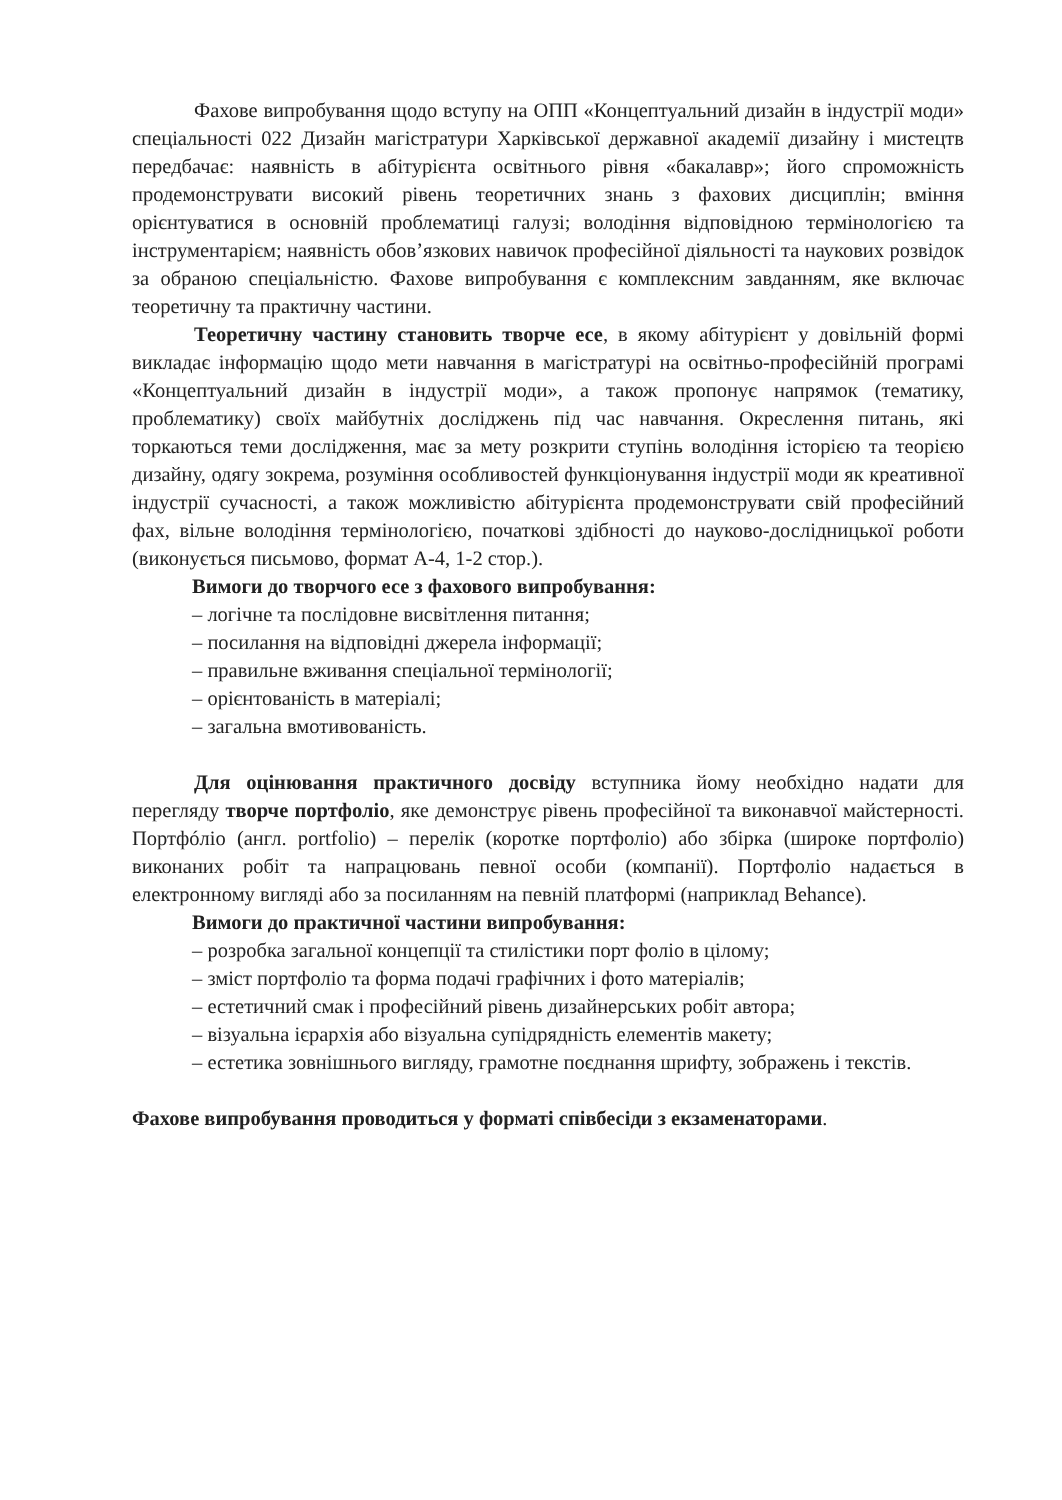Фахове випробування щодо вступу на ОПП «Концептуальний дизайн в індустрії моди» спеціальності 022 Дизайн магістратури Харківської державної академії дизайну і мистецтв передбачає: наявність в абітурієнта освітнього рівня «бакалавр»; його спроможність продемонструвати високий рівень теоретичних знань з фахових дисциплін; вміння орієнтуватися в основній проблематиці галузі; володіння відповідною термінологією та інструментарієм; наявність обов’язкових навичок професійної діяльності та наукових розвідок за обраною спеціальністю. Фахове випробування є комплексним завданням, яке включає теоретичну та практичну частини.
Теоретичну частину становить творче есе, в якому абітурієнт у довільній формі викладає інформацію щодо мети навчання в магістратурі на освітньо-професійній програмі «Концептуальний дизайн в індустрії моди», а також пропонує напрямок (тематику, проблематику) своїх майбутніх досліджень під час навчання. Окреслення питань, які торкаються теми дослідження, має за мету розкрити ступінь володіння історією та теорією дизайну, одягу зокрема, розуміння особливостей функціонування індустрії моди як креативної індустрії сучасності, а також можливістю абітурієнта продемонструвати свій професійний фах, вільне володіння термінологією, початкові здібності до науково-дослідницької роботи (виконується письмово, формат А-4, 1-2 стор.).
Вимоги до творчого есе з фахового випробування:
– логічне та послідовне висвітлення питання;
– посилання на відповідні джерела інформації;
– правильне вживання спеціальної термінології;
– орієнтованість в матеріалі;
– загальна вмотивованість.
Для оцінювання практичного досвіду вступника йому необхідно надати для перегляду творче портфоліо, яке демонструє рівень професійної та виконавчої майстерності. Портфóліо (англ. portfolio) – перелік (коротке портфоліо) або збірка (широке портфоліо) виконаних робіт та напрацювань певної особи (компанії). Портфоліо надається в електронному вигляді або за посиланням на певній платформі (наприклад Behance).
Вимоги до практичної частини випробування:
– розробка загальної концепції та стилістики порт фоліо в цілому;
– зміст портфоліо та форма подачі графічних і фото матеріалів;
– естетичний смак і професійний рівень дизайнерських робіт автора;
– візуальна ієрархія або візуальна супідрядність елементів макету;
– естетика зовнішнього вигляду, грамотне поєднання шрифту, зображень і текстів.
Фахове випробування проводиться у форматі співбесіди з екзаменаторами.